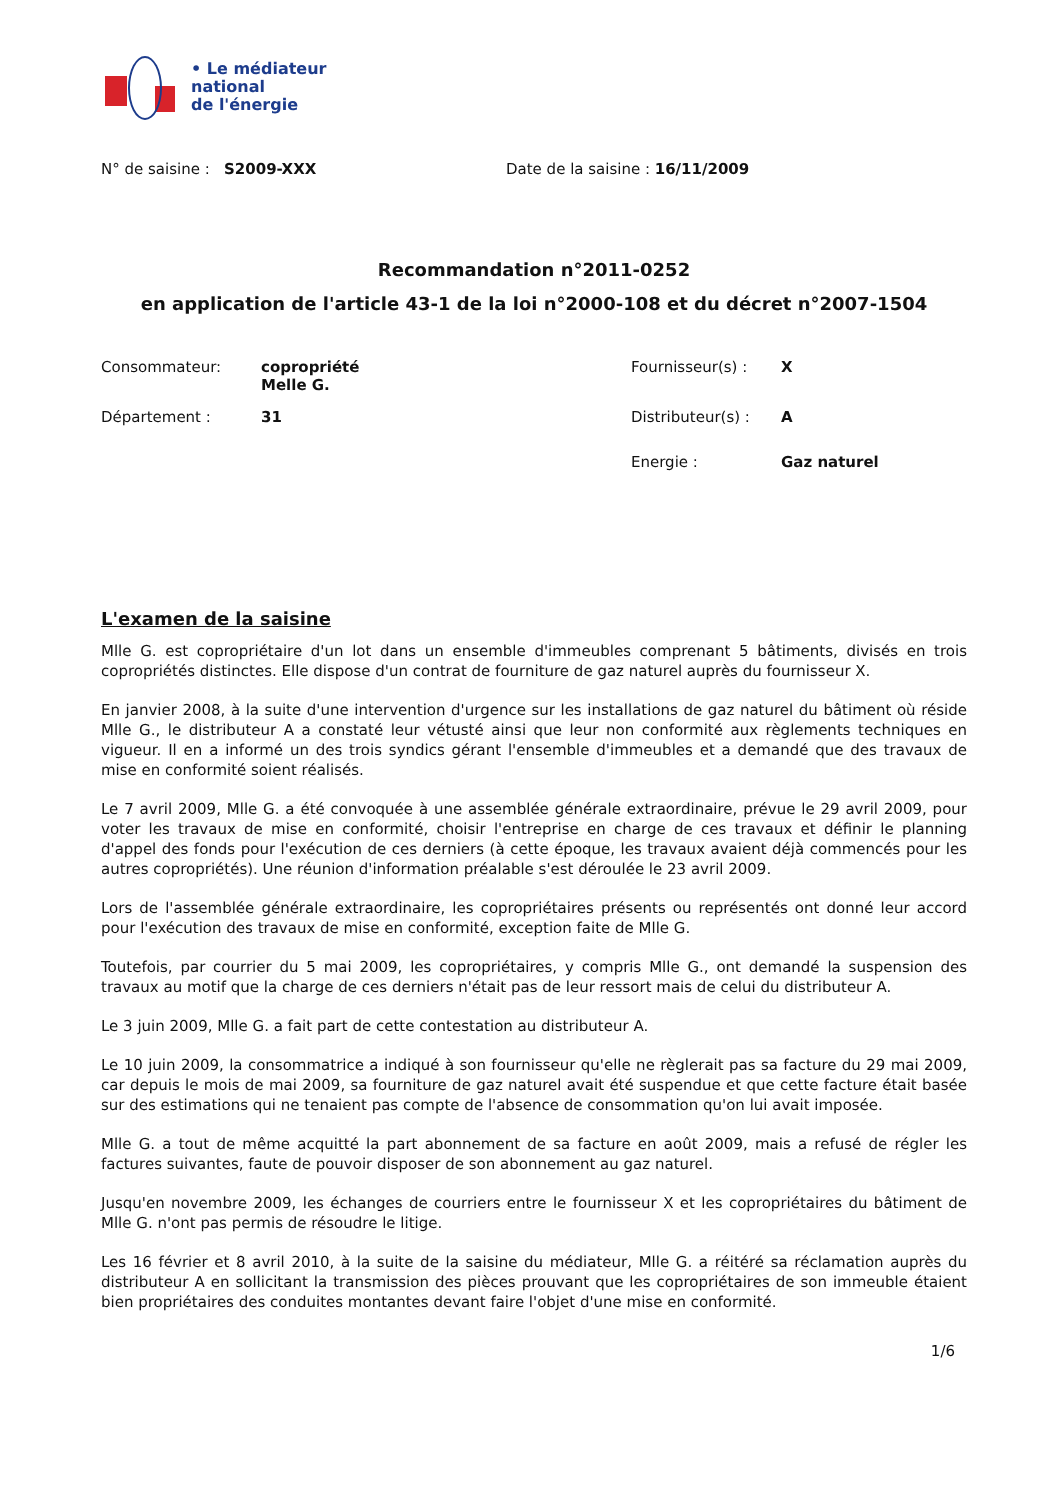• Le médiateur
national
de l'énergie
N° de saisine : S2009-XXX Date de la saisine : 16/11/2009
Recommandation n°2011-0252
en application de l'article 43-1 de la loi n°2000-108 et du décret n°2007-1504
| Consommateur: | copropriété Melle G. | Fournisseur(s) : | X |
| Département : | 31 | Distributeur(s) : | A |
| | | Energie : | Gaz naturel |
L'examen de la saisine
Mlle G. est copropriétaire d'un lot dans un ensemble d'immeubles comprenant 5 bâtiments, divisés en trois copropriétés distinctes. Elle dispose d'un contrat de fourniture de gaz naturel auprès du fournisseur X.
En janvier 2008, à la suite d'une intervention d'urgence sur les installations de gaz naturel du bâtiment où réside Mlle G., le distributeur A a constaté leur vétusté ainsi que leur non conformité aux règlements techniques en vigueur. Il en a informé un des trois syndics gérant l'ensemble d'immeubles et a demandé que des travaux de mise en conformité soient réalisés.
Le 7 avril 2009, Mlle G. a été convoquée à une assemblée générale extraordinaire, prévue le 29 avril 2009, pour voter les travaux de mise en conformité, choisir l'entreprise en charge de ces travaux et définir le planning d'appel des fonds pour l'exécution de ces derniers (à cette époque, les travaux avaient déjà commencés pour les autres copropriétés). Une réunion d'information préalable s'est déroulée le 23 avril 2009.
Lors de l'assemblée générale extraordinaire, les copropriétaires présents ou représentés ont donné leur accord pour l'exécution des travaux de mise en conformité, exception faite de Mlle G.
Toutefois, par courrier du 5 mai 2009, les copropriétaires, y compris Mlle G., ont demandé la suspension des travaux au motif que la charge de ces derniers n'était pas de leur ressort mais de celui du distributeur A.
Le 3 juin 2009, Mlle G. a fait part de cette contestation au distributeur A.
Le 10 juin 2009, la consommatrice a indiqué à son fournisseur qu'elle ne règlerait pas sa facture du 29 mai 2009, car depuis le mois de mai 2009, sa fourniture de gaz naturel avait été suspendue et que cette facture était basée sur des estimations qui ne tenaient pas compte de l'absence de consommation qu'on lui avait imposée.
Mlle G. a tout de même acquitté la part abonnement de sa facture en août 2009, mais a refusé de régler les factures suivantes, faute de pouvoir disposer de son abonnement au gaz naturel.
Jusqu'en novembre 2009, les échanges de courriers entre le fournisseur X et les copropriétaires du bâtiment de Mlle G. n'ont pas permis de résoudre le litige.
Les 16 février et 8 avril 2010, à la suite de la saisine du médiateur, Mlle G. a réitéré sa réclamation auprès du distributeur A en sollicitant la transmission des pièces prouvant que les copropriétaires de son immeuble étaient bien propriétaires des conduites montantes devant faire l'objet d'une mise en conformité.
1/6